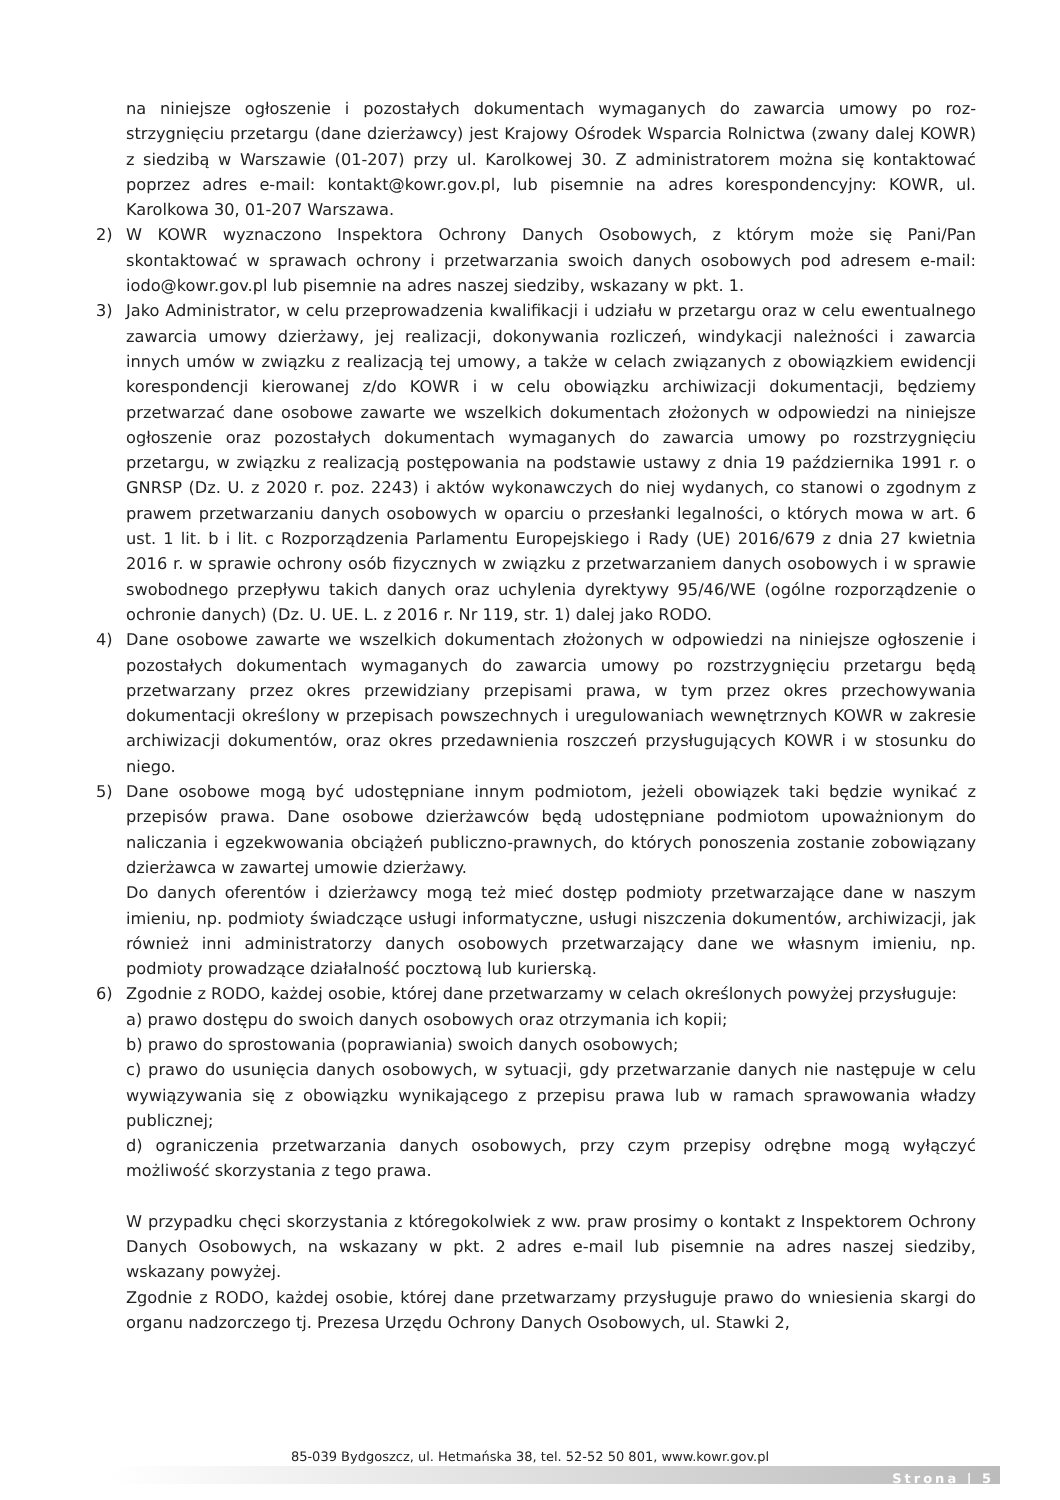na niniejsze ogłoszenie i pozostałych dokumentach wymaganych do zawarcia umowy po roz-strzygnięciu przetargu (dane dzierżawcy) jest Krajowy Ośrodek Wsparcia Rolnictwa (zwany dalej KOWR) z siedzibą w Warszawie (01-207) przy ul. Karolkowej 30. Z administratorem można się kontaktować poprzez adres e-mail: kontakt@kowr.gov.pl, lub pisemnie na adres korespondencyjny: KOWR, ul. Karolkowa 30, 01-207 Warszawa.
2) W KOWR wyznaczono Inspektora Ochrony Danych Osobowych, z którym może się Pani/Pan skontaktować w sprawach ochrony i przetwarzania swoich danych osobowych pod adresem e-mail: iodo@kowr.gov.pl lub pisemnie na adres naszej siedziby, wskazany w pkt. 1.
3) Jako Administrator, w celu przeprowadzenia kwalifikacji i udziału w przetargu oraz w celu ewentualnego zawarcia umowy dzierżawy, jej realizacji, dokonywania rozliczeń, windykacji należności i zawarcia innych umów w związku z realizacją tej umowy, a także w celach związanych z obowiązkiem ewidencji korespondencji kierowanej z/do KOWR i w celu obowiązku archiwizacji dokumentacji, będziemy przetwarzać dane osobowe zawarte we wszelkich dokumentach złożonych w odpowiedzi na niniejsze ogłoszenie oraz pozostałych dokumentach wymaganych do zawarcia umowy po rozstrzygnięciu przetargu, w związku z realizacją postępowania na podstawie ustawy z dnia 19 października 1991 r. o GNRSP (Dz. U. z 2020 r. poz. 2243) i aktów wykonawczych do niej wydanych, co stanowi o zgodnym z prawem przetwarzaniu danych osobowych w oparciu o przesłanki legalności, o których mowa w art. 6 ust. 1 lit. b i lit. c Rozporządzenia Parlamentu Europejskiego i Rady (UE) 2016/679 z dnia 27 kwietnia 2016 r. w sprawie ochrony osób fizycznych w związku z przetwarzaniem danych osobowych i w sprawie swobodnego przepływu takich danych oraz uchylenia dyrektywy 95/46/WE (ogólne rozporządzenie o ochronie danych) (Dz. U. UE. L. z 2016 r. Nr 119, str. 1) dalej jako RODO.
4) Dane osobowe zawarte we wszelkich dokumentach złożonych w odpowiedzi na niniejsze ogłoszenie i pozostałych dokumentach wymaganych do zawarcia umowy po rozstrzygnięciu przetargu będą przetwarzany przez okres przewidziany przepisami prawa, w tym przez okres przechowywania dokumentacji określony w przepisach powszechnych i uregulowaniach wewnętrznych KOWR w zakresie archiwizacji dokumentów, oraz okres przedawnienia roszczeń przysługujących KOWR i w stosunku do niego.
5) Dane osobowe mogą być udostępniane innym podmiotom, jeżeli obowiązek taki będzie wynikać z przepisów prawa. Dane osobowe dzierżawców będą udostępniane podmiotom upoważnionym do naliczania i egzekwowania obciążeń publiczno-prawnych, do których ponoszenia zostanie zobowiązany dzierżawca w zawartej umowie dzierżawy.
Do danych oferentów i dzierżawcy mogą też mieć dostęp podmioty przetwarzające dane w naszym imieniu, np. podmioty świadczące usługi informatyczne, usługi niszczenia dokumentów, archiwizacji, jak również inni administratorzy danych osobowych przetwarzający dane we własnym imieniu, np. podmioty prowadzące działalność pocztową lub kurierską.
6) Zgodnie z RODO, każdej osobie, której dane przetwarzamy w celach określonych powyżej przysługuje:
a) prawo dostępu do swoich danych osobowych oraz otrzymania ich kopii;
b) prawo do sprostowania (poprawiania) swoich danych osobowych;
c) prawo do usunięcia danych osobowych, w sytuacji, gdy przetwarzanie danych nie następuje w celu wywiązywania się z obowiązku wynikającego z przepisu prawa lub w ramach sprawowania władzy publicznej;
d) ograniczenia przetwarzania danych osobowych, przy czym przepisy odrębne mogą wyłączyć możliwość skorzystania z tego prawa.
W przypadku chęci skorzystania z któregokolwiek z ww. praw prosimy o kontakt z Inspektorem Ochrony Danych Osobowych, na wskazany w pkt. 2 adres e-mail lub pisemnie na adres naszej siedziby, wskazany powyżej.
Zgodnie z RODO, każdej osobie, której dane przetwarzamy przysługuje prawo do wniesienia skargi do organu nadzorczego tj. Prezesa Urzędu Ochrony Danych Osobowych, ul. Stawki 2,
85-039 Bydgoszcz, ul. Hetmańska 38, tel. 52-52 50 801, www.kowr.gov.pl
Strona | 5